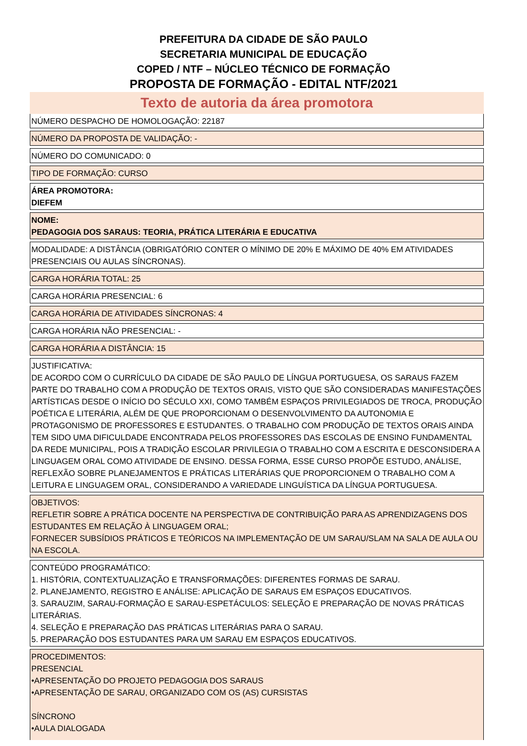PREFEITURA DA CIDADE DE SÃO PAULO
SECRETARIA MUNICIPAL DE EDUCAÇÃO
COPED / NTF – NÚCLEO TÉCNICO DE FORMAÇÃO
PROPOSTA DE FORMAÇÃO - EDITAL NTF/2021
Texto de autoria da área promotora
NÚMERO DESPACHO DE HOMOLOGAÇÃO: 22187
NÚMERO DA PROPOSTA DE VALIDAÇÃO: -
NÚMERO DO COMUNICADO: 0
TIPO DE FORMAÇÃO: CURSO
ÁREA PROMOTORA:
DIEFEM
NOME:
PEDAGOGIA DOS SARAUS: TEORIA, PRÁTICA LITERÁRIA E EDUCATIVA
MODALIDADE: A DISTÂNCIA (OBRIGATÓRIO CONTER O MÍNIMO DE 20% E MÁXIMO DE 40% EM ATIVIDADES PRESENCIAIS OU AULAS SÍNCRONAS).
CARGA HORÁRIA TOTAL: 25
CARGA HORÁRIA PRESENCIAL: 6
CARGA HORÁRIA DE ATIVIDADES SÍNCRONAS: 4
CARGA HORÁRIA NÃO PRESENCIAL: -
CARGA HORÁRIA A DISTÂNCIA: 15
JUSTIFICATIVA:
DE ACORDO COM O CURRÍCULO DA CIDADE DE SÃO PAULO DE LÍNGUA PORTUGUESA, OS SARAUS FAZEM PARTE DO TRABALHO COM A PRODUÇÃO DE TEXTOS ORAIS, VISTO QUE SÃO CONSIDERADAS MANIFESTAÇÕES ARTÍSTICAS DESDE O INÍCIO DO SÉCULO XXI, COMO TAMBÉM ESPAÇOS PRIVILEGIADOS DE TROCA, PRODUÇÃO POÉTICA E LITERÁRIA, ALÉM DE QUE PROPORCIONAM O DESENVOLVIMENTO DA AUTONOMIA E PROTAGONISMO DE PROFESSORES E ESTUDANTES. O TRABALHO COM PRODUÇÃO DE TEXTOS ORAIS AINDA TEM SIDO UMA DIFICULDADE ENCONTRADA PELOS PROFESSORES DAS ESCOLAS DE ENSINO FUNDAMENTAL DA REDE MUNICIPAL, POIS A TRADIÇÃO ESCOLAR PRIVILEGIA O TRABALHO COM A ESCRITA E DESCONSIDERA A LINGUAGEM ORAL COMO ATIVIDADE DE ENSINO. DESSA FORMA, ESSE CURSO PROPÕE ESTUDO, ANÁLISE, REFLEXÃO SOBRE PLANEJAMENTOS E PRÁTICAS LITERÁRIAS QUE PROPORCIONEM O TRABALHO COM A LEITURA E LINGUAGEM ORAL, CONSIDERANDO A VARIEDADE LINGUÍSTICA DA LÍNGUA PORTUGUESA.
OBJETIVOS:
REFLETIR SOBRE A PRÁTICA DOCENTE NA PERSPECTIVA DE CONTRIBUIÇÃO PARA AS APRENDIZAGENS DOS ESTUDANTES EM RELAÇÃO À LINGUAGEM ORAL;
FORNECER SUBSÍDIOS PRÁTICOS E TEÓRICOS NA IMPLEMENTAÇÃO DE UM SARAU/SLAM NA SALA DE AULA OU NA ESCOLA.
CONTEÚDO PROGRAMÁTICO:
1. HISTÓRIA, CONTEXTUALIZAÇÃO E TRANSFORMAÇÕES: DIFERENTES FORMAS DE SARAU.
2. PLANEJAMENTO, REGISTRO E ANÁLISE: APLICAÇÃO DE SARAUS EM ESPAÇOS EDUCATIVOS.
3. SARAUZIM, SARAU-FORMAÇÃO E SARAU-ESPETÁCULOS: SELEÇÃO E PREPARAÇÃO DE NOVAS PRÁTICAS LITERÁRIAS.
4. SELEÇÃO E PREPARAÇÃO DAS PRÁTICAS LITERÁRIAS PARA O SARAU.
5. PREPARAÇÃO DOS ESTUDANTES PARA UM SARAU EM ESPAÇOS EDUCATIVOS.
PROCEDIMENTOS:
PRESENCIAL
•APRESENTAÇÃO DO PROJETO PEDAGOGIA DOS SARAUS
•APRESENTAÇÃO DE SARAU, ORGANIZADO COM OS (AS) CURSISTAS
SÍNCRONO
•AULA DIALOGADA